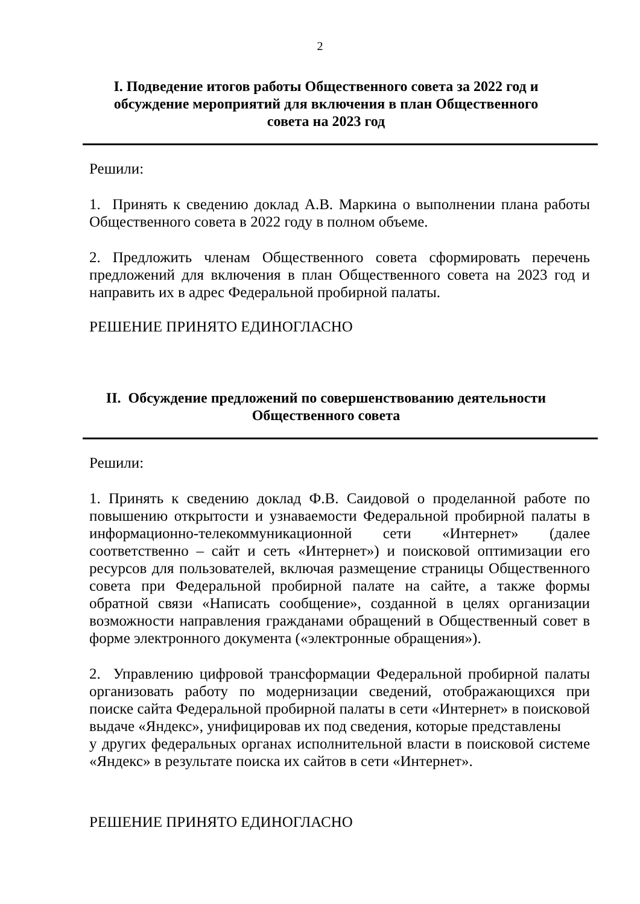2
I. Подведение итогов работы Общественного совета за 2022 год и обсуждение мероприятий для включения в план Общественного совета на 2023 год
Решили:
1. Принять к сведению доклад А.В. Маркина о выполнении плана работы Общественного совета в 2022 году в полном объеме.
2. Предложить членам Общественного совета сформировать перечень предложений для включения в план Общественного совета на 2023 год и направить их в адрес Федеральной пробирной палаты.
РЕШЕНИЕ ПРИНЯТО ЕДИНОГЛАСНО
II. Обсуждение предложений по совершенствованию деятельности Общественного совета
Решили:
1. Принять к сведению доклад Ф.В. Саидовой о проделанной работе по повышению открытости и узнаваемости Федеральной пробирной палаты в информационно-телекоммуникационной сети «Интернет» (далее соответственно – сайт и сеть «Интернет») и поисковой оптимизации его ресурсов для пользователей, включая размещение страницы Общественного совета при Федеральной пробирной палате на сайте, а также формы обратной связи «Написать сообщение», созданной в целях организации возможности направления гражданами обращений в Общественный совет в форме электронного документа («электронные обращения»).
2. Управлению цифровой трансформации Федеральной пробирной палаты организовать работу по модернизации сведений, отображающихся при поиске сайта Федеральной пробирной палаты в сети «Интернет» в поисковой выдаче «Яндекс», унифицировав их под сведения, которые представлены
у других федеральных органах исполнительной власти в поисковой системе «Яндекс» в результате поиска их сайтов в сети «Интернет».
РЕШЕНИЕ ПРИНЯТО ЕДИНОГЛАСНО